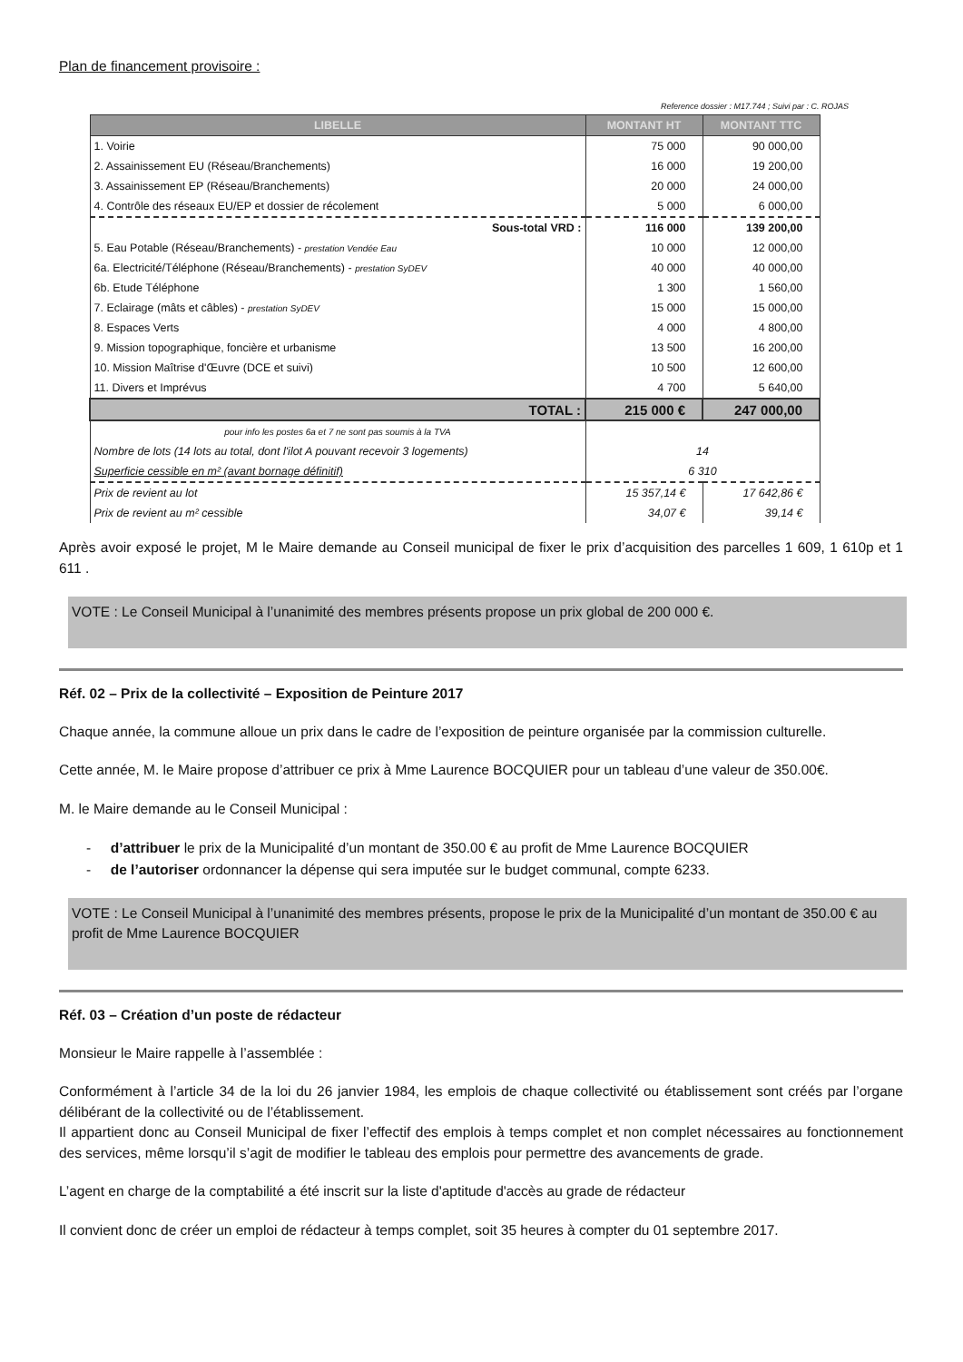Plan de financement provisoire :
Reference dossier : M17.744 ; Suivi par : C. ROJAS
| LIBELLE | MONTANT HT | MONTANT TTC |
| --- | --- | --- |
| 1. Voirie | 75 000 | 90 000,00 |
| 2. Assainissement EU (Réseau/Branchements) | 16 000 | 19 200,00 |
| 3. Assainissement EP (Réseau/Branchements) | 20 000 | 24 000,00 |
| 4. Contrôle des réseaux EU/EP et dossier de récolement | 5 000 | 6 000,00 |
| Sous-total VRD : | 116 000 | 139 200,00 |
| 5. Eau Potable (Réseau/Branchements) - prestation Vendée Eau | 10 000 | 12 000,00 |
| 6a. Electricité/Téléphone (Réseau/Branchements) - prestation SyDEV | 40 000 | 40 000,00 |
| 6b. Etude Téléphone | 1 300 | 1 560,00 |
| 7. Eclairage (mâts et câbles) - prestation SyDEV | 15 000 | 15 000,00 |
| 8. Espaces Verts | 4 000 | 4 800,00 |
| 9. Mission topographique, foncière et urbanisme | 13 500 | 16 200,00 |
| 10. Mission Maîtrise d'Œuvre (DCE et suivi) | 10 500 | 12 600,00 |
| 11. Divers et Imprévus | 4 700 | 5 640,00 |
| TOTAL : | 215 000 € | 247 000,00 |
| pour info les postes 6a et 7 ne sont pas soumis à la TVA | | |
| Nombre de lots (14 lots au total, dont l'ilot A pouvant recevoir 3 logements) | 14 | |
| Superficie cessible en m² (avant bornage définitif) | 6 310 | |
| Prix de revient au lot | 15 357,14 € | 17 642,86 € |
| Prix de revient au m² cessible | 34,07 € | 39,14 € |
Après avoir exposé le projet, M le Maire demande au Conseil municipal de fixer le prix d’acquisition des parcelles 1 609, 1 610p et 1 611 .
VOTE : Le Conseil Municipal à l’unanimité des membres présents propose un prix global de 200 000 €.
Réf. 02 – Prix de la collectivité – Exposition de Peinture 2017
Chaque année, la commune alloue un prix dans le cadre de l’exposition de peinture organisée par la commission culturelle.
Cette année, M. le Maire propose d’attribuer ce prix à Mme Laurence BOCQUIER pour un tableau d’une valeur de 350.00€.
M. le Maire demande au le Conseil Municipal :
- d’attribuer le prix de la Municipalité d’un montant de 350.00 € au profit de Mme Laurence BOCQUIER
- de l’autoriser ordonnancer la dépense qui sera imputée sur le budget communal, compte 6233.
VOTE : Le Conseil Municipal à l’unanimité des membres présents, propose le prix de la Municipalité d’un montant de 350.00 € au profit de Mme Laurence BOCQUIER
Réf. 03 – Création d’un poste de rédacteur
Monsieur le Maire rappelle à l’assemblée :
Conformément à l’article 34 de la loi du 26 janvier 1984, les emplois de chaque collectivité ou établissement sont créés par l’organe délibérant de la collectivité ou de l’établissement.
Il appartient donc au Conseil Municipal de fixer l’effectif des emplois à temps complet et non complet nécessaires au fonctionnement des services, même lorsqu’il s’agit de modifier le tableau des emplois pour permettre des avancements de grade.
L’agent en charge de la comptabilité a été inscrit sur la liste d'aptitude d'accès au grade de rédacteur
Il convient donc de créer un emploi de rédacteur à temps complet, soit 35 heures à compter du 01 septembre 2017.